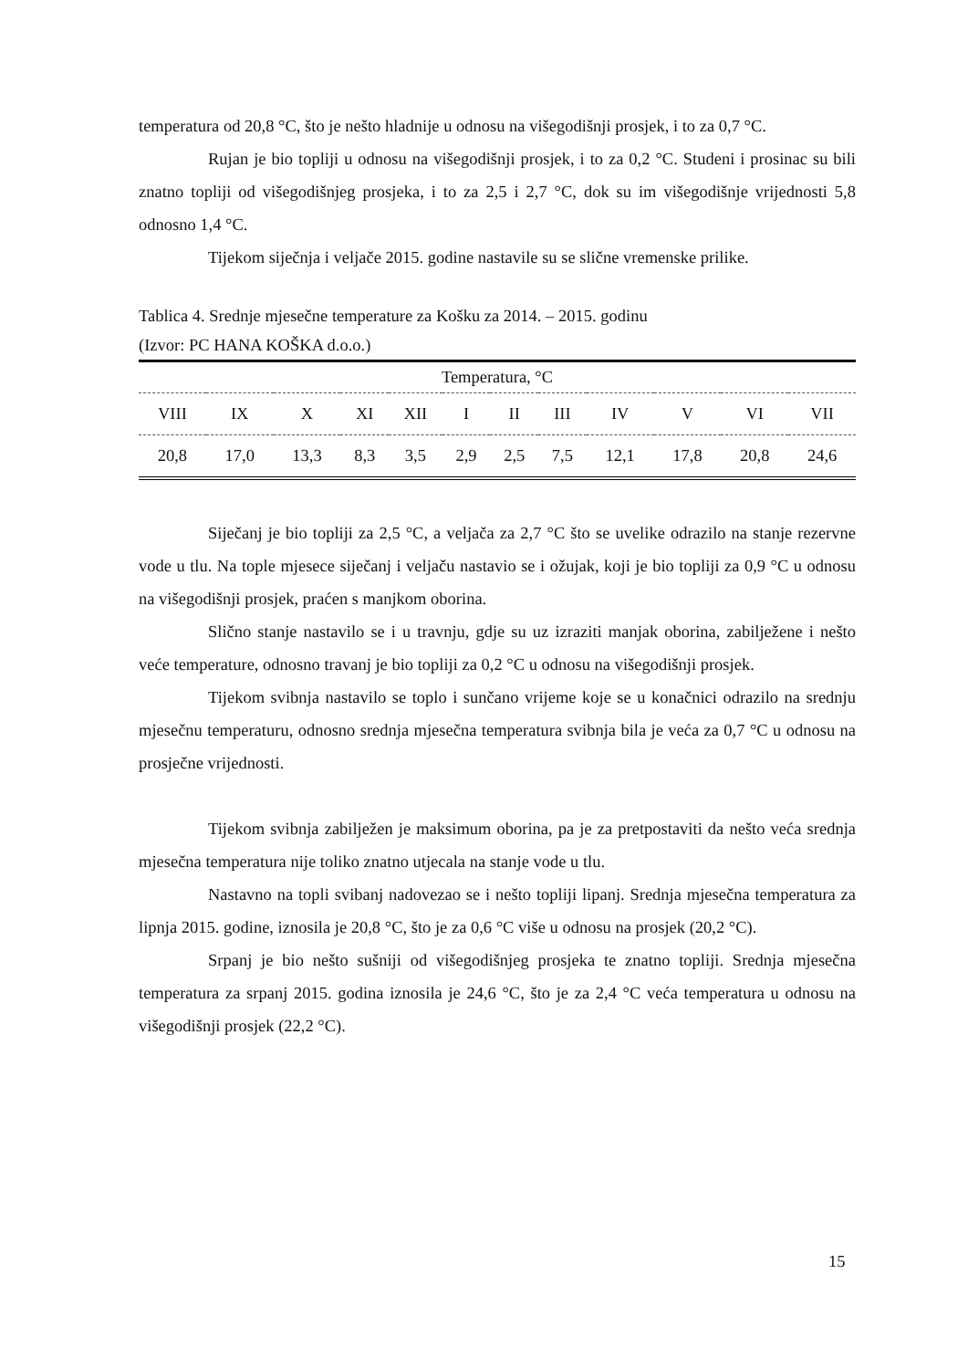temperatura od 20,8 °C, što je nešto hladnije u odnosu na višegodišnji prosjek, i to za 0,7 °C.
Rujan je bio topliji u odnosu na višegodišnji prosjek, i to za 0,2 °C. Studeni i prosinac su bili znatno topliji od višegodišnjeg prosjeka, i to za 2,5 i 2,7 °C, dok su im višegodišnje vrijednosti 5,8 odnosno 1,4 °C.
Tijekom siječnja i veljače 2015. godine nastavile su se slične vremenske prilike.
Tablica 4. Srednje mjesečne temperature za Košku za 2014. – 2015. godinu
(Izvor: PC HANA KOŠKA d.o.o.)
| Temperatura, °C | | | | | | | | | | | |
| --- | --- | --- | --- | --- | --- | --- | --- | --- | --- | --- | --- |
| VIII | IX | X | XI | XII | I | II | III | IV | V | VI | VII |
| 20,8 | 17,0 | 13,3 | 8,3 | 3,5 | 2,9 | 2,5 | 7,5 | 12,1 | 17,8 | 20,8 | 24,6 |
Siječanj je bio topliji za 2,5 °C, a veljača za 2,7 °C što se uvelike odrazilo na stanje rezervne vode u tlu. Na tople mjesece siječanj i veljaču nastavio se i ožujak, koji je bio topliji za 0,9 °C u odnosu na višegodišnji prosjek, praćen s manjkom oborina.
Slično stanje nastavilo se i u travnju, gdje su uz izraziti manjak oborina, zabilježene i nešto veće temperature, odnosno travanj je bio topliji za 0,2 °C u odnosu na višegodišnji prosjek.
Tijekom svibnja nastavilo se toplo i sunčano vrijeme koje se u konačnici odrazilo na srednju mjesečnu temperaturu, odnosno srednja mjesečna temperatura svibnja bila je veća za 0,7 °C u odnosu na prosječne vrijednosti.
Tijekom svibnja zabilježen je maksimum oborina, pa je za pretpostaviti da nešto veća srednja mjesečna temperatura nije toliko znatno utjecala na stanje vode u tlu.
Nastavno na topli svibanj nadovezao se i nešto topliji lipanj. Srednja mjesečna temperatura za lipnja 2015. godine, iznosila je 20,8 °C, što je za 0,6 °C više u odnosu na prosjek (20,2 °C).
Srpanj je bio nešto sušniji od višegodišnjeg prosjeka te znatno topliji. Srednja mjesečna temperatura za srpanj 2015. godina iznosila je 24,6 °C, što je za 2,4 °C veća temperatura u odnosu na višegodišnji prosjek (22,2 °C).
15